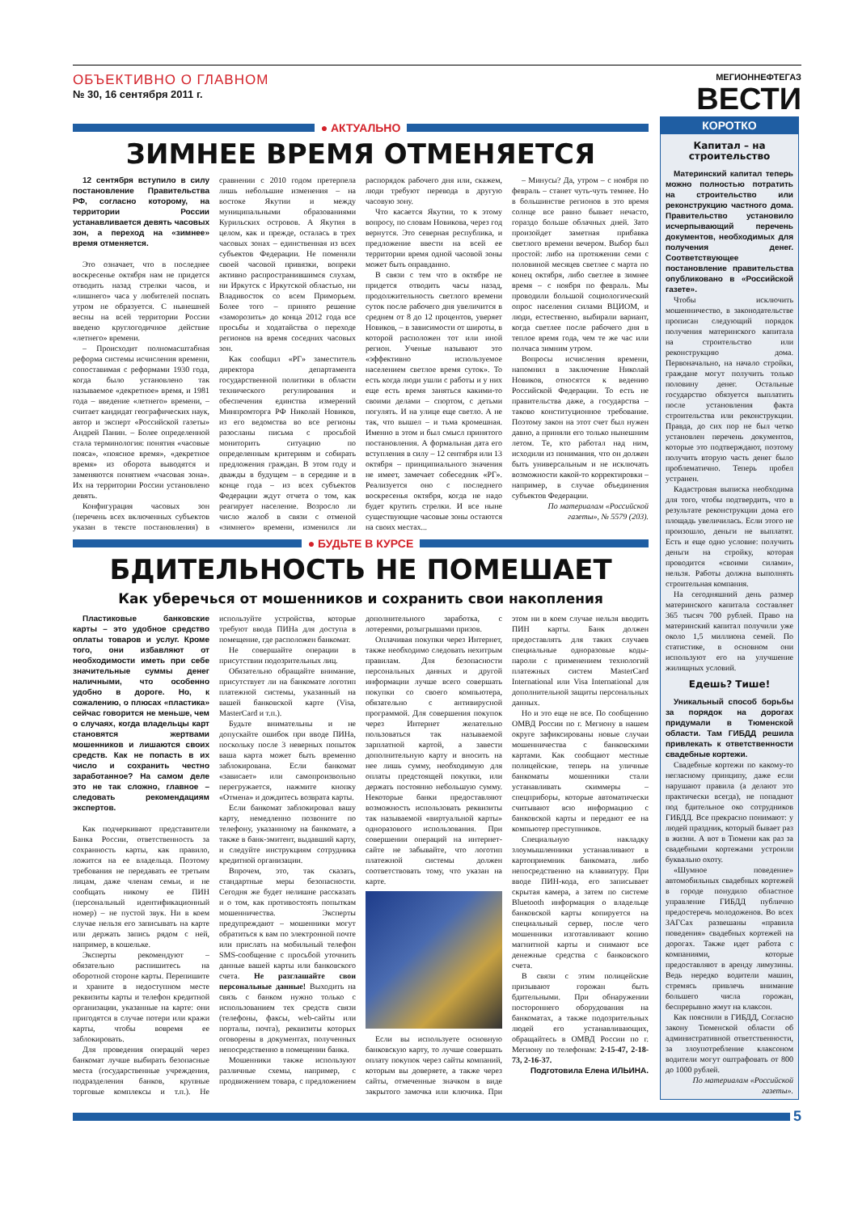ОБЪЕКТИВНО О ГЛАВНОМ
№ 30, 16 сентября 2011 г.
МЕГИОННЕФТЕГАЗ
ВЕСТИ
● АКТУАЛЬНО
ЗИМНЕЕ ВРЕМЯ ОТМЕНЯЕТСЯ
12 сентября вступило в силу постановление Правительства РФ, согласно которому, на территории России устанавливается девять часовых зон, а переход на «зимнее» время отменяется.
Это означает, что в последнее воскресенье октября нам не придется отводить назад стрелки часов, и «лишнего» часа у любителей поспать утром не образуется. С нынешней весны на всей территории России введено круглогодичное действие «летнего» времени.
– Происходит полномасштабная реформа системы исчисления времени, сопоставимая с реформами 1930 года, когда было установлено так называемое «декретное» время, и 1981 года – введение «летнего» времени, – считает кандидат географических наук, автор и эксперт «Российской газеты» Андрей Панин. – Более определенной стала терминология: понятия «часовые пояса», «поясное время», «декретное время» из оборота выводятся и заменяются понятием «часовая зона». Их на территории России установлено девять.
Конфигурация часовых зон (перечень всех включенных субъектов указан в тексте постановления) в сравнении с 2010 годом претерпела лишь небольшие изменения – на востоке Якутии и между муниципальными образованиями Курильских островов. А Якутия в целом, как и прежде, осталась в трех часовых зонах – единственная из всех субъектов Федерации. Не поменяли своей часовой привязки, вопреки активно распространившимся слухам, ни Иркутск с Иркутской областью, ни Владивосток со всем Приморьем. Более того – принято решение «заморозить» до конца 2012 года все просьбы и ходатайства о переходе регионов на время соседних часовых зон.
Как сообщил «РГ» заместитель директора департамента государственной политики в области технического регулирования и обеспечения единства измерений Минпромторга РФ Николай Новиков, из его ведомства во все регионы разосланы письма с просьбой мониторить ситуацию по определенным критериям и собирать предложения граждан. В этом году и дважды в будущем – в середине и в конце года – из всех субъектов Федерации ждут отчета о том, как реагирует население. Возросло ли число жалоб в связи с отменой «зимнего» времени, изменился ли распорядок рабочего дня или, скажем, люди требуют перевода в другую часовую зону.
Что касается Якутии, то к этому вопросу, по словам Новикова, через год вернутся. Это северная республика, и предложение ввести на всей ее территории время одной часовой зоны может быть оправданно.
В связи с тем что в октябре не придется отводить часы назад, продолжительность светлого времени суток после рабочего дня увеличится в среднем от 8 до 12 процентов, уверяет Новиков, – в зависимости от широты, в которой расположен тот или иной регион. Ученые называют это «эффективно используемое населением светлое время суток». То есть когда люди ушли с работы и у них еще есть время заняться какими-то своими делами – спортом, с детьми погулять. И на улице еще светло. А не так, что вышел – и тьма кромешная. Именно в этом и был смысл принятого постановления. А формальная дата его вступления в силу – 12 сентября или 13 октября – принципиального значения не имеет, замечает собеседник «РГ». Реализуется оно с последнего воскресенья октября, когда не надо будет крутить стрелки. И все ныне существующие часовые зоны остаются на своих местах...
– Минусы? Да, утром – с ноября по февраль – станет чуть-чуть темнее. Но в большинстве регионов в это время солнце все равно бывает нечасто, гораздо больше облачных дней. Зато произойдет заметная прибавка светлого времени вечером. Выбор был простой: либо на протяжении семи с половиной месяцев светлее с марта по конец октября, либо светлее в зимнее время – с ноября по февраль. Мы проводили большой социологический опрос населения силами ВЦИОМ, и люди, естественно, выбирали вариант, когда светлее после рабочего дня в теплое время года, чем те же час или полчаса зимним утром.
Вопросы исчисления времени, напомнил в заключение Николай Новиков, относятся к ведению Российской Федерации. То есть не правительства даже, а государства – таково конституционное требование. Поэтому закон на этот счет был нужен давно, а приняли его только нынешним летом. Те, кто работал над ним, исходили из понимания, что он должен быть универсальным и не исключать возможности какой-то корректировки – например, в случае объединения субъектов Федерации.
По материалам «Российской газеты», № 5579 (203).
● БУДЬТЕ В КУРСЕ
БДИТЕЛЬНОСТЬ НЕ ПОМЕШАЕТ
Как уберечься от мошенников и сохранить свои накопления
Пластиковые банковские карты – это удобное средство оплаты товаров и услуг. Кроме того, они избавляют от необходимости иметь при себе значительные суммы денег наличными, что особенно удобно в дороге. Но, к сожалению, о плюсах «пластика» сейчас говорится не меньше, чем о случаях, когда владельцы карт становятся жертвами мошенников и лишаются своих средств. Как не попасть в их число и сохранить честно заработанное? На самом деле это не так сложно, главное – следовать рекомендациям экспертов.
Как подчеркивают представители Банка России, ответственность за сохранность карты, как правило, ложится на ее владельца. Поэтому требования не передавать ее третьим лицам, даже членам семьи, и не сообщать никому ее ПИН (персональный идентификационный номер) – не пустой звук. Ни в коем случае нельзя его записывать на карте или держать запись рядом с ней, например, в кошельке.
Эксперты рекомендуют – обязательно распишитесь на оборотной стороне карты. Перепишите и храните в недоступном месте реквизиты карты и телефон кредитной организации, указанные на карте: они пригодятся в случае потери или кражи карты, чтобы вовремя ее заблокировать.
Для проведения операций через банкомат лучше выбирать безопасные места (государственные учреждения, подразделения банков, крупные торговые комплексы и т.п.). Не используйте устройства, которые требуют ввода ПИНа для доступа в помещение, где расположен банкомат.
Не совершайте операции в присутствии подозрительных лиц.
Обязательно обращайте внимание, присутствует ли на банкомате логотип платежной системы, указанный на вашей банковской карте (Visa, MasterCard и т.п.).
Будьте внимательны и не допускайте ошибок при вводе ПИНа, поскольку после 3 неверных попыток ваша карта может быть временно заблокирована. Если банкомат «зависает» или самопроизвольно перегружается, нажмите кнопку «Отмена» и дождитесь возврата карты.
Если банкомат заблокировал вашу карту, немедленно позвоните по телефону, указанному на банкомате, а также в банк-эмитент, выдавший карту, и следуйте инструкциям сотрудника кредитной организации.
Впрочем, это, так сказать, стандартные меры безопасности. Сегодня же будет нелишне рассказать и о том, как противостоять попыткам мошенничества. Эксперты предупреждают – мошенники могут обратиться к вам по электронной почте или прислать на мобильный телефон SMS-сообщение с просьбой уточнить данные вашей карты или банковского счета. Не разглашайте свои персональные данные! Выходить на связь с банком нужно только с использованием тех средств связи (телефоны, факсы, web-сайты или порталы, почта), реквизиты которых оговорены в документах, полученных непосредственно в помещении банка.
Мошенники также используют различные схемы, например, с продвижением товара, с предложением дополнительного заработка, с лотереями, розыгрышами призов.
Оплачивая покупки через Интернет, также необходимо следовать нехитрым правилам. Для безопасности персональных данных и другой информации лучше всего совершать покупки со своего компьютера, обязательно с антивирусной программой. Для совершения покупок через Интернет желательно пользоваться так называемой зарплатной картой, а завести дополнительную карту и вносить на нее лишь сумму, необходимую для оплаты предстоящей покупки, или держать постоянно небольшую сумму. Некоторые банки предоставляют возможность использовать реквизиты так называемой «виртуальной карты» одноразового использования. При совершении операций на интернет-сайте не забывайте, что логотип платежной системы должен соответствовать тому, что указан на карте.
Если вы используете основную банковскую карту, то лучше совершать оплату покупок через сайты компаний, которым вы доверяете, а также через сайты, отмеченные значком в виде закрытого замочка или ключика. При этом ни в коем случае нельзя вводить ПИН карты. Банк должен предоставлять для таких случаев специальные одноразовые коды-пароли с применением технологий платежных систем MasterCard International или Visa International для дополнительной защиты персональных данных.
Но и это еще не все. По сообщению ОМВД России по г. Мегиону в нашем округе зафиксированы новые случаи мошенничества с банковскими картами. Как сообщают местные полицейские, теперь на уличные банкоматы мошенники стали устанавливать скиммеры – спецприборы, которые автоматически считывают всю информацию с банковской карты и передают ее на компьютер преступников.
Специальную накладку злоумышленники устанавливают в картоприемник банкомата, либо непосредственно на клавиатуру. При вводе ПИН-кода, его записывает скрытая камера, а затем по системе Bluetooth информация о владельце банковской карты копируется на специальный сервер, после чего мошенники изготавливают копию магнитной карты и снимают все денежные средства с банковского счета.
В связи с этим полицейские призывают горожан быть бдительными. При обнаружении постороннего оборудования на банкоматах, а также подозрительных людей его устанавливающих, обращайтесь в ОМВД России по г. Мегиону по телефонам: 2-15-47, 2-18-73, 2-16-37.
Подготовила Елена ИЛЬИНА.
КОРОТКО
Капитал – на строительство
Материнский капитал теперь можно полностью потратить на строительство или реконструкцию частного дома. Правительство установило исчерпывающий перечень документов, необходимых для получения денег. Соответствующее постановление правительства опубликовано в «Российской газете».
Чтобы исключить мошенничество, в законодательстве прописан следующий порядок получения материнского капитала на строительство или реконструкцию дома. Первоначально, на начало стройки, граждане могут получить только половину денег. Остальные государство обязуется выплатить после установления факта строительства или реконструкции. Правда, до сих пор не был четко установлен перечень документов, которые это подтверждают, поэтому получить вторую часть денег было проблематично. Теперь пробел устранен.
Кадастровая выписка необходима для того, чтобы подтвердить, что в результате реконструкции дома его площадь увеличилась. Если этого не произошло, деньги не выплатят. Есть и еще одно условие: получить деньги на стройку, которая проводится «своими силами», нельзя. Работы должна выполнять строительная компания.
На сегодняшний день размер материнского капитала составляет 365 тысяч 700 рублей. Право на материнский капитал получили уже около 1,5 миллиона семей. По статистике, в основном они используют его на улучшение жилищных условий.
Едешь? Тише!
Уникальный способ борьбы за порядок на дорогах придумали в Тюменской области. Там ГИБДД решила привлекать к ответственности свадебные кортежи.
Свадебные кортежи по какому-то негласному принципу, даже если нарушают правила (а делают это практически всегда), не попадают под бдительное око сотрудников ГИБДД. Все прекрасно понимают: у людей праздник, который бывает раз в жизни. А вот в Тюмени как раз за свадебными кортежами устроили буквально охоту.
«Шумное поведение» автомобильных свадебных кортежей в городе понудило областное управление ГИБДД публично предостеречь молодоженов. Во всех ЗАГСах развешаны «правила поведения» свадебных кортежей на дорогах. Также идет работа с компаниями, которые предоставляют в аренду лимузины. Ведь нередко водители машин, стремясь привлечь внимание большего числа горожан, беспрерывно жмут на клаксон.
Как пояснили в ГИБДД, Согласно закону Тюменской области об административной ответственности, за злоупотребление клаксоном водители могут оштрафовать от 800 до 1000 рублей.
По материалам «Российской газеты».
5